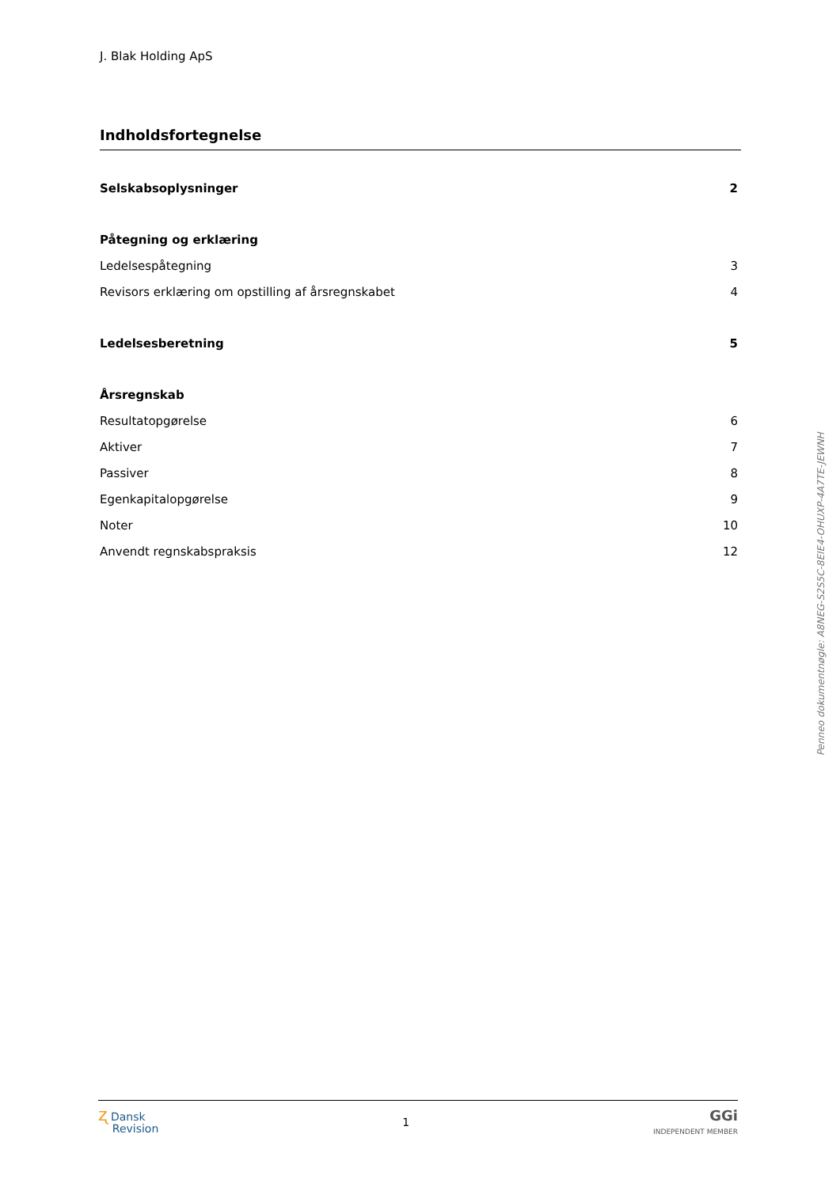J. Blak Holding ApS
Indholdsfortegnelse
Selskabsoplysninger 2
Påtegning og erklæring
Ledelsespåtegning 3
Revisors erklæring om opstilling af årsregnskabet 4
Ledelsesberetning 5
Årsregnskab
Resultatopgørelse 6
Aktiver 7
Passiver 8
Egenkapitalopgørelse 9
Noter 10
Anvendt regnskabspraksis 12
ʐ Dansk
Revision
1
GGi
INDEPENDENT MEMBER
Penneo dokumentnøgle: A8NEG-S2S5C-8EIE4-OHUXP-4A7TE-JEWNH